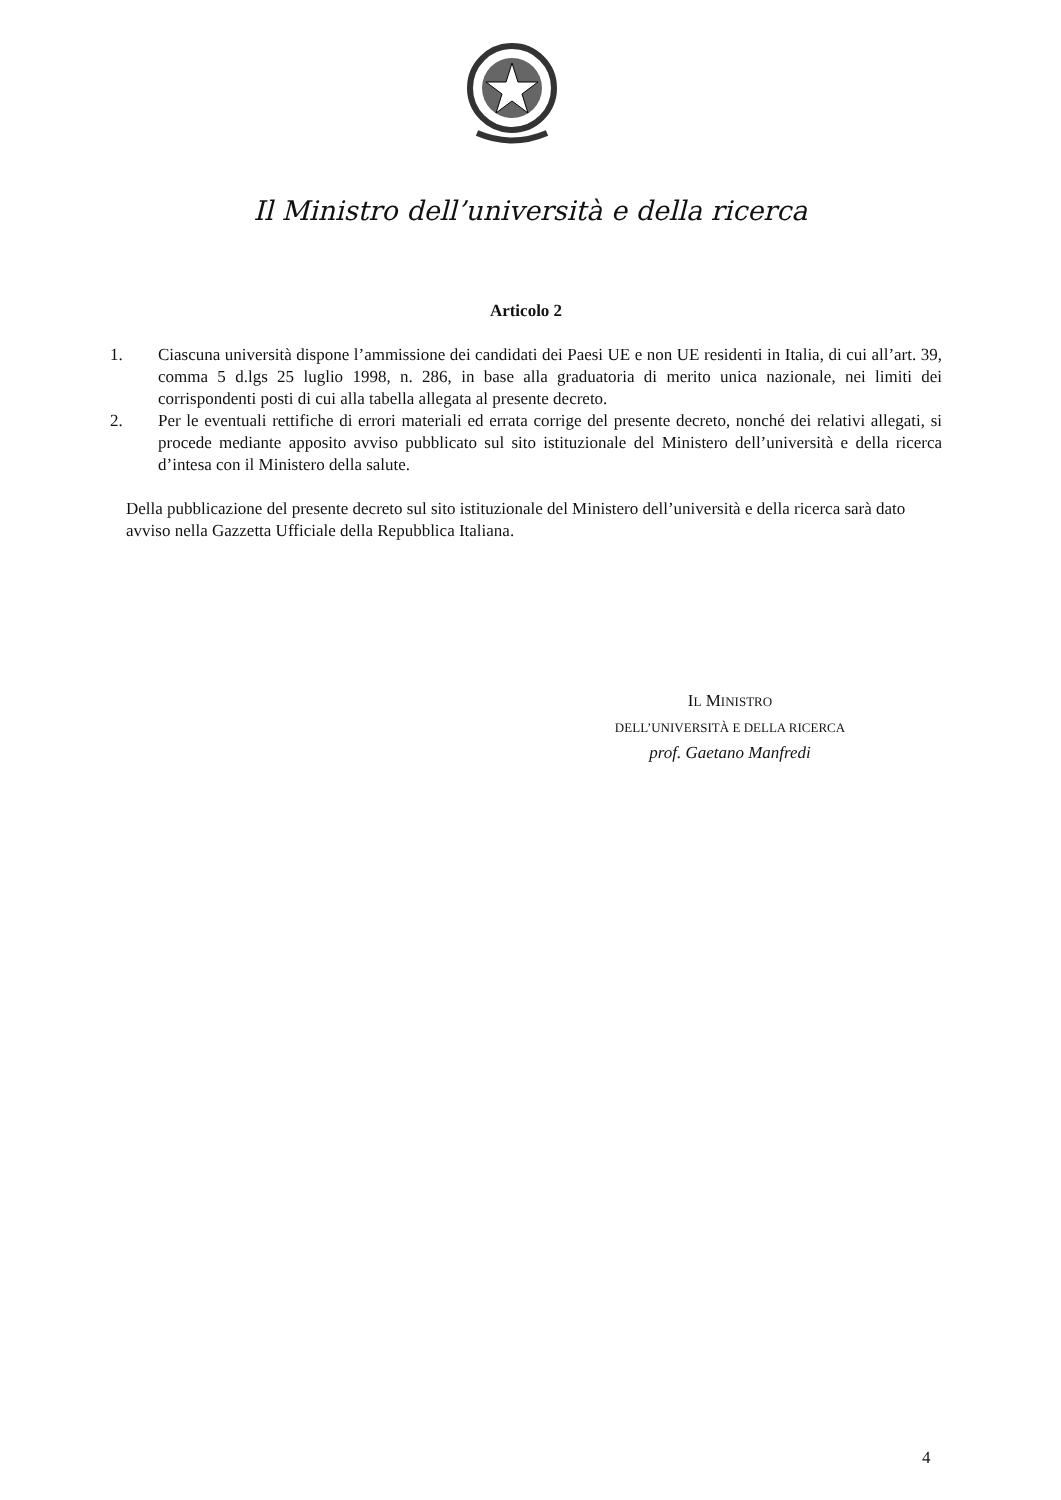Il Ministro dell’università e della ricerca
Articolo 2
1. Ciascuna università dispone l’ammissione dei candidati dei Paesi UE e non UE residenti in Italia, di cui all’art. 39, comma 5 d.lgs 25 luglio 1998, n. 286, in base alla graduatoria di merito unica nazionale, nei limiti dei corrispondenti posti di cui alla tabella allegata al presente decreto.
2. Per le eventuali rettifiche di errori materiali ed errata corrige del presente decreto, nonché dei relativi allegati, si procede mediante apposito avviso pubblicato sul sito istituzionale del Ministero dell’università e della ricerca d’intesa con il Ministero della salute.
Della pubblicazione del presente decreto sul sito istituzionale del Ministero dell’università e della ricerca sarà dato avviso nella Gazzetta Ufficiale della Repubblica Italiana.
IL MINISTRO
DELL’UNIVERSITÀ E DELLA RICERCA
prof. Gaetano Manfredi
4